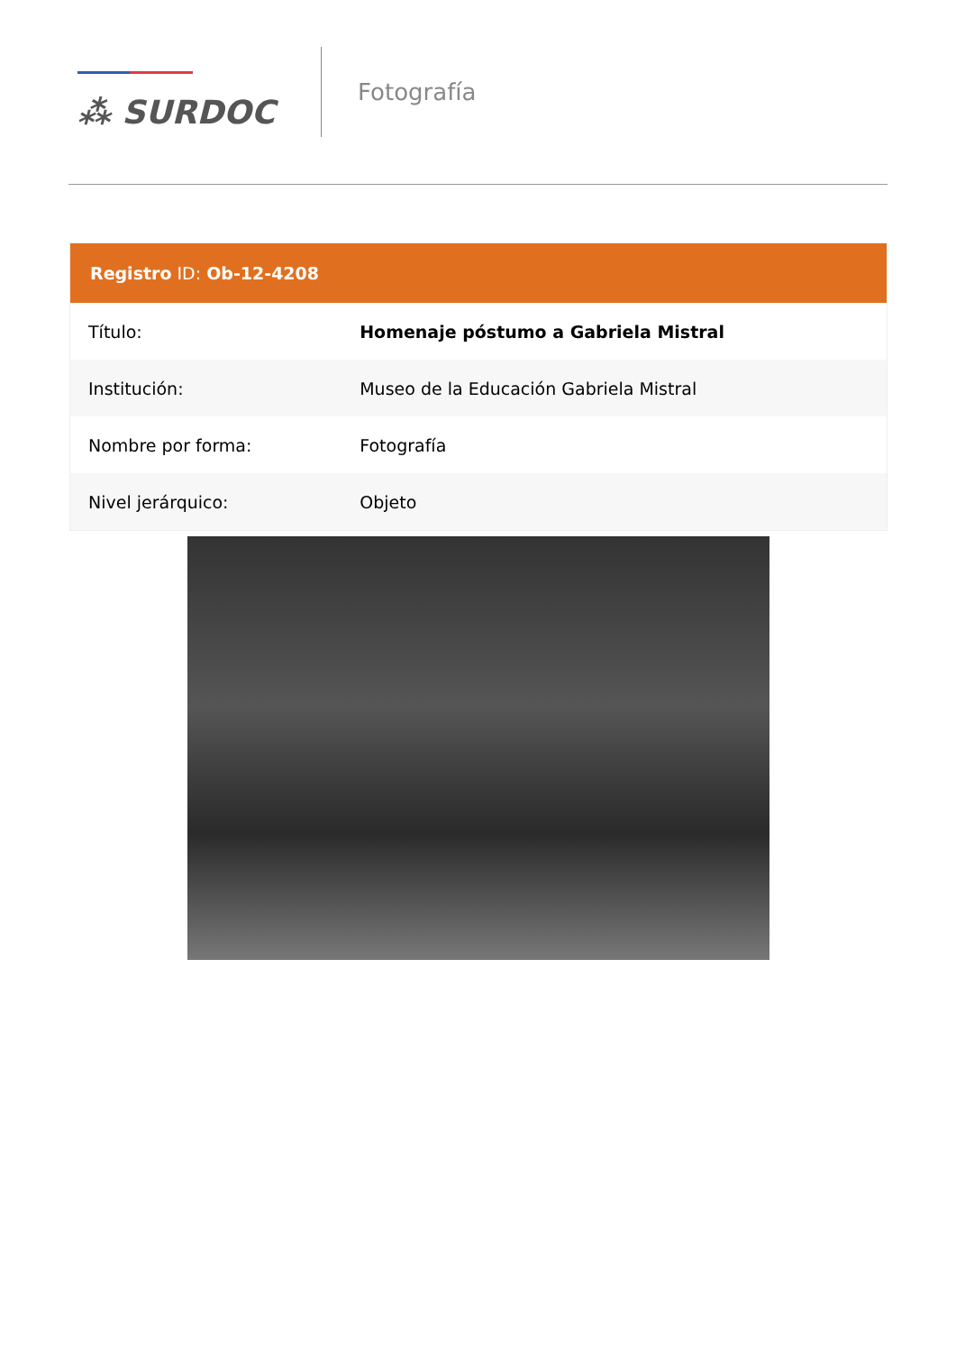⁂ SURDOC
Fotografía
| Registro ID: Ob-12-4208 | |
| --- | --- |
| Título: | Homenaje póstumo a Gabriela Mistral |
| Institución: | Museo de la Educación Gabriela Mistral |
| Nombre por forma: | Fotografía |
| Nivel jerárquico: | Objeto |